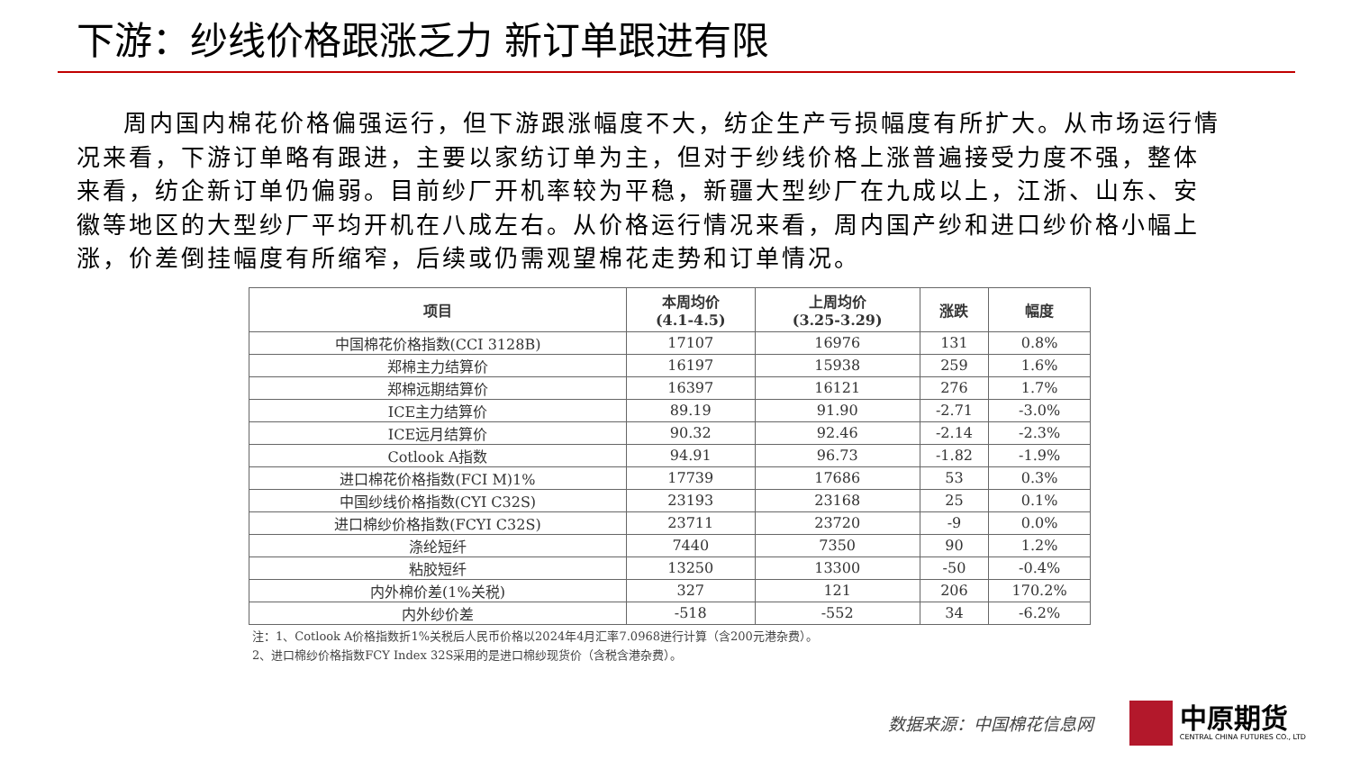下游：纱线价格跟涨乏力 新订单跟进有限
周内国内棉花价格偏强运行，但下游跟涨幅度不大，纺企生产亏损幅度有所扩大。从市场运行情况来看，下游订单略有跟进，主要以家纺订单为主，但对于纱线价格上涨普遍接受力度不强，整体来看，纺企新订单仍偏弱。目前纱厂开机率较为平稳，新疆大型纱厂在九成以上，江浙、山东、安徽等地区的大型纱厂平均开机在八成左右。从价格运行情况来看，周内国产纱和进口纱价格小幅上涨，价差倒挂幅度有所缩窄，后续或仍需观望棉花走势和订单情况。
| 项目 | 本周均价 (4.1-4.5) | 上周均价 (3.25-3.29) | 涨跌 | 幅度 |
| --- | --- | --- | --- | --- |
| 中国棉花价格指数(CCI 3128B) | 17107 | 16976 | 131 | 0.8% |
| 郑棉主力结算价 | 16197 | 15938 | 259 | 1.6% |
| 郑棉远期结算价 | 16397 | 16121 | 276 | 1.7% |
| ICE主力结算价 | 89.19 | 91.90 | -2.71 | -3.0% |
| ICE远月结算价 | 90.32 | 92.46 | -2.14 | -2.3% |
| Cotlook A指数 | 94.91 | 96.73 | -1.82 | -1.9% |
| 进口棉花价格指数(FCI M)1% | 17739 | 17686 | 53 | 0.3% |
| 中国纱线价格指数(CYI C32S) | 23193 | 23168 | 25 | 0.1% |
| 进口棉纱价格指数(FCYI C32S) | 23711 | 23720 | -9 | 0.0% |
| 涤纶短纤 | 7440 | 7350 | 90 | 1.2% |
| 粘胶短纤 | 13250 | 13300 | -50 | -0.4% |
| 内外棉价差(1%关税) | 327 | 121 | 206 | 170.2% |
| 内外纱价差 | -518 | -552 | 34 | -6.2% |
注：1、Cotlook A价格指数折1%关税后人民币价格以2024年4月汇率7.0968进行计算（含200元港杂费）。
2、进口棉纱价格指数FCY Index 32S采用的是进口棉纱现货价（含税含港杂费）。
数据来源：中国棉花信息网
中原期货
CENTRAL CHINA FUTURES CO., LTD